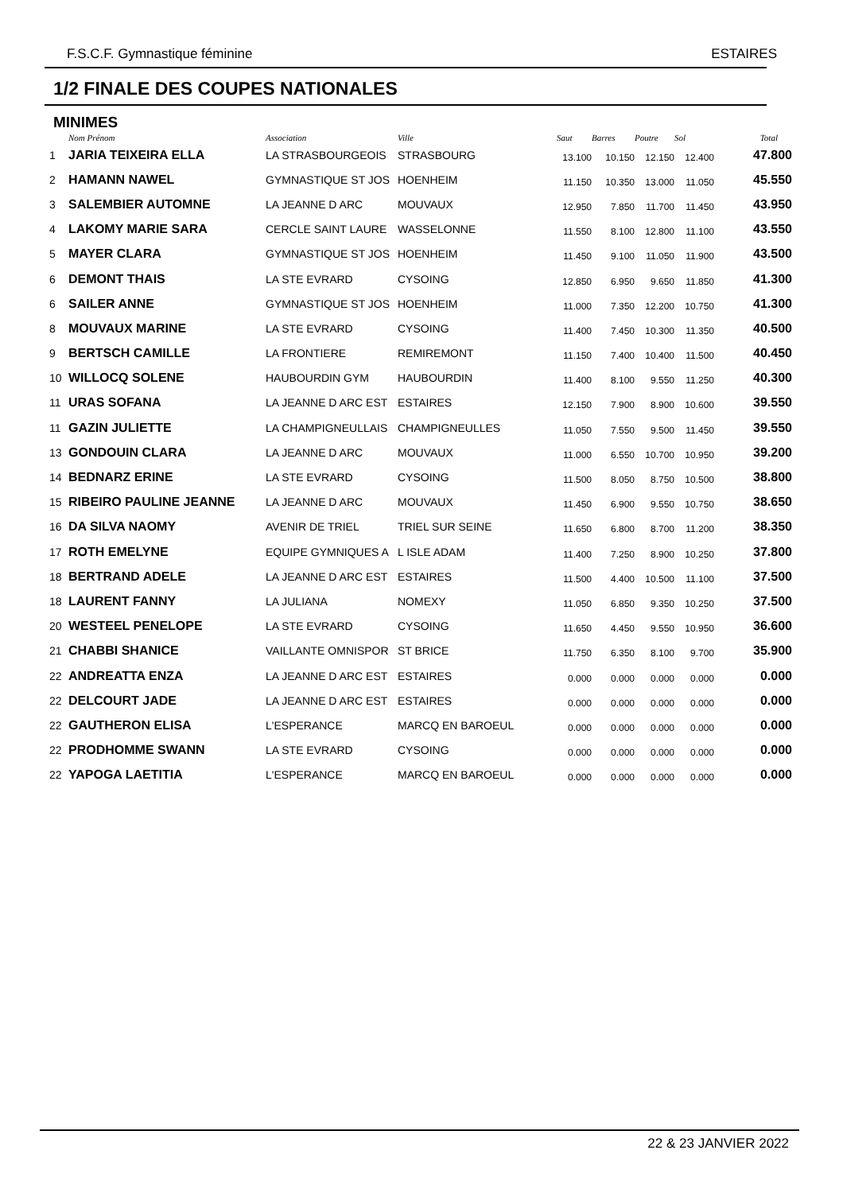F.S.C.F. Gymnastique féminine ESTAIRES
1/2 FINALE DES COUPES NATIONALES
MINIMES
| | Nom Prénom | Association | Ville | Saut | Barres | Poutre | Sol | Total |
| --- | --- | --- | --- | --- | --- | --- | --- | --- |
| 1 | JARIA TEIXEIRA ELLA | LA STRASBOURGEOIS | STRASBOURG | 13.100 | 10.150 | 12.150 | 12.400 | 47.800 |
| 2 | HAMANN NAWEL | GYMNASTIQUE ST JOS | HOENHEIM | 11.150 | 10.350 | 13.000 | 11.050 | 45.550 |
| 3 | SALEMBIER AUTOMNE | LA JEANNE D ARC | MOUVAUX | 12.950 | 7.850 | 11.700 | 11.450 | 43.950 |
| 4 | LAKOMY MARIE SARA | CERCLE SAINT LAURE | WASSELONNE | 11.550 | 8.100 | 12.800 | 11.100 | 43.550 |
| 5 | MAYER CLARA | GYMNASTIQUE ST JOS | HOENHEIM | 11.450 | 9.100 | 11.050 | 11.900 | 43.500 |
| 6 | DEMONT THAIS | LA STE EVRARD | CYSOING | 12.850 | 6.950 | 9.650 | 11.850 | 41.300 |
| 6 | SAILER ANNE | GYMNASTIQUE ST JOS | HOENHEIM | 11.000 | 7.350 | 12.200 | 10.750 | 41.300 |
| 8 | MOUVAUX MARINE | LA STE EVRARD | CYSOING | 11.400 | 7.450 | 10.300 | 11.350 | 40.500 |
| 9 | BERTSCH CAMILLE | LA FRONTIERE | REMIREMONT | 11.150 | 7.400 | 10.400 | 11.500 | 40.450 |
| 10 | WILLOCQ SOLENE | HAUBOURDIN GYM | HAUBOURDIN | 11.400 | 8.100 | 9.550 | 11.250 | 40.300 |
| 11 | URAS SOFANA | LA JEANNE D ARC EST | ESTAIRES | 12.150 | 7.900 | 8.900 | 10.600 | 39.550 |
| 11 | GAZIN JULIETTE | LA CHAMPIGNEULLAIS | CHAMPIGNEULLES | 11.050 | 7.550 | 9.500 | 11.450 | 39.550 |
| 13 | GONDOUIN CLARA | LA JEANNE D ARC | MOUVAUX | 11.000 | 6.550 | 10.700 | 10.950 | 39.200 |
| 14 | BEDNARZ ERINE | LA STE EVRARD | CYSOING | 11.500 | 8.050 | 8.750 | 10.500 | 38.800 |
| 15 | RIBEIRO PAULINE JEANNE | LA JEANNE D ARC | MOUVAUX | 11.450 | 6.900 | 9.550 | 10.750 | 38.650 |
| 16 | DA SILVA NAOMY | AVENIR DE TRIEL | TRIEL SUR SEINE | 11.650 | 6.800 | 8.700 | 11.200 | 38.350 |
| 17 | ROTH EMELYNE | EQUIPE GYMNIQUES A | L ISLE ADAM | 11.400 | 7.250 | 8.900 | 10.250 | 37.800 |
| 18 | BERTRAND ADELE | LA JEANNE D ARC EST | ESTAIRES | 11.500 | 4.400 | 10.500 | 11.100 | 37.500 |
| 18 | LAURENT FANNY | LA JULIANA | NOMEXY | 11.050 | 6.850 | 9.350 | 10.250 | 37.500 |
| 20 | WESTEEL PENELOPE | LA STE EVRARD | CYSOING | 11.650 | 4.450 | 9.550 | 10.950 | 36.600 |
| 21 | CHABBI SHANICE | VAILLANTE OMNISPOR | ST BRICE | 11.750 | 6.350 | 8.100 | 9.700 | 35.900 |
| 22 | ANDREATTA ENZA | LA JEANNE D ARC EST | ESTAIRES | 0.000 | 0.000 | 0.000 | 0.000 | 0.000 |
| 22 | DELCOURT JADE | LA JEANNE D ARC EST | ESTAIRES | 0.000 | 0.000 | 0.000 | 0.000 | 0.000 |
| 22 | GAUTHERON ELISA | L'ESPERANCE | MARCQ EN BAROEUL | 0.000 | 0.000 | 0.000 | 0.000 | 0.000 |
| 22 | PRODHOMME SWANN | LA STE EVRARD | CYSOING | 0.000 | 0.000 | 0.000 | 0.000 | 0.000 |
| 22 | YAPOGA LAETITIA | L'ESPERANCE | MARCQ EN BAROEUL | 0.000 | 0.000 | 0.000 | 0.000 | 0.000 |
22 & 23 JANVIER 2022